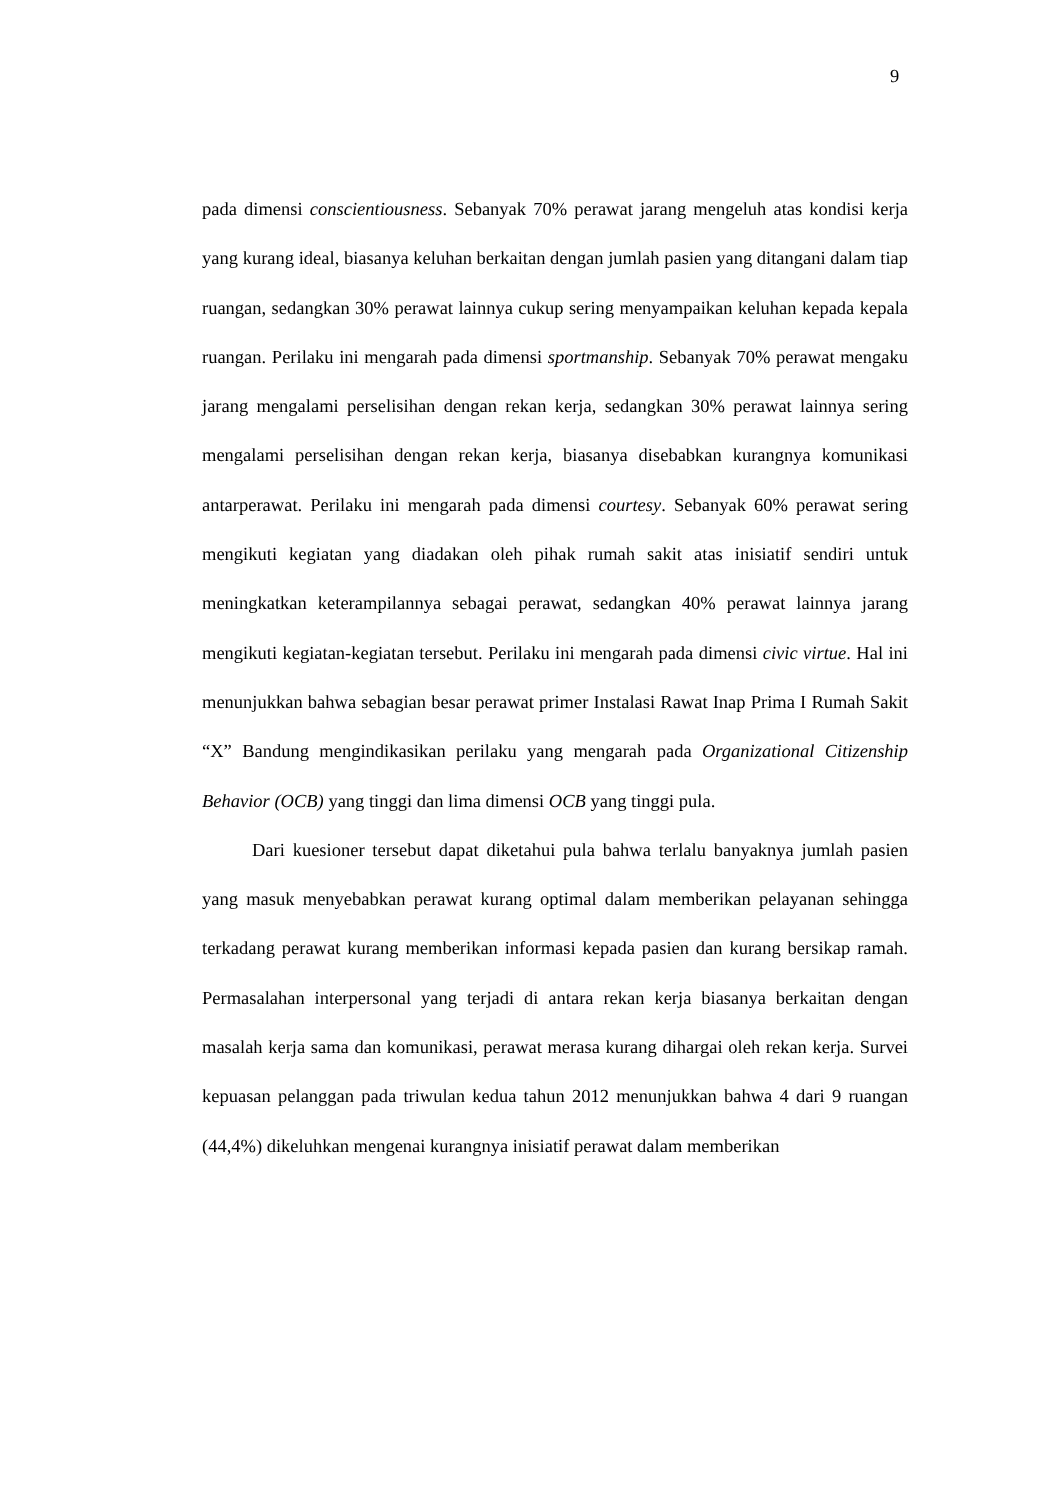9
pada dimensi conscientiousness. Sebanyak 70% perawat jarang mengeluh atas kondisi kerja yang kurang ideal, biasanya keluhan berkaitan dengan jumlah pasien yang ditangani dalam tiap ruangan, sedangkan 30% perawat lainnya cukup sering menyampaikan keluhan kepada kepala ruangan. Perilaku ini mengarah pada dimensi sportmanship. Sebanyak 70% perawat mengaku jarang mengalami perselisihan dengan rekan kerja, sedangkan 30% perawat lainnya sering mengalami perselisihan dengan rekan kerja, biasanya disebabkan kurangnya komunikasi antarperawat. Perilaku ini mengarah pada dimensi courtesy. Sebanyak 60% perawat sering mengikuti kegiatan yang diadakan oleh pihak rumah sakit atas inisiatif sendiri untuk meningkatkan keterampilannya sebagai perawat, sedangkan 40% perawat lainnya jarang mengikuti kegiatan-kegiatan tersebut. Perilaku ini mengarah pada dimensi civic virtue. Hal ini menunjukkan bahwa sebagian besar perawat primer Instalasi Rawat Inap Prima I Rumah Sakit “X” Bandung mengindikasikan perilaku yang mengarah pada Organizational Citizenship Behavior (OCB) yang tinggi dan lima dimensi OCB yang tinggi pula.
Dari kuesioner tersebut dapat diketahui pula bahwa terlalu banyaknya jumlah pasien yang masuk menyebabkan perawat kurang optimal dalam memberikan pelayanan sehingga terkadang perawat kurang memberikan informasi kepada pasien dan kurang bersikap ramah. Permasalahan interpersonal yang terjadi di antara rekan kerja biasanya berkaitan dengan masalah kerja sama dan komunikasi, perawat merasa kurang dihargai oleh rekan kerja. Survei kepuasan pelanggan pada triwulan kedua tahun 2012 menunjukkan bahwa 4 dari 9 ruangan (44,4%) dikeluhkan mengenai kurangnya inisiatif perawat dalam memberikan